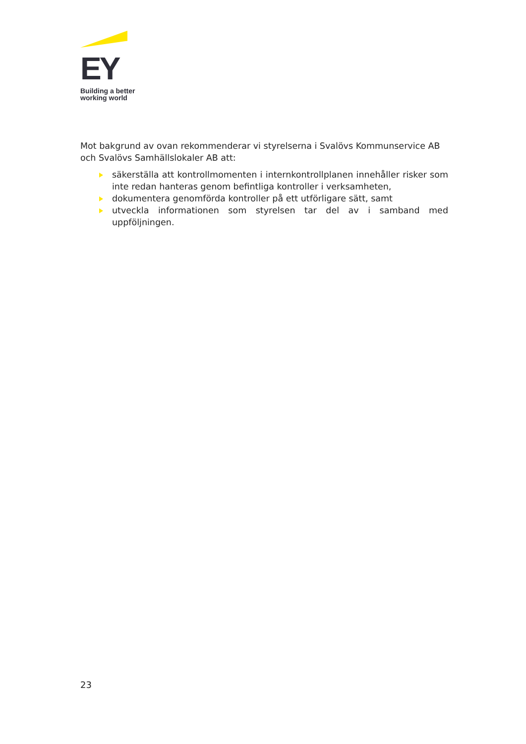EY
Building a better
working world
Mot bakgrund av ovan rekommenderar vi styrelserna i Svalövs Kommunservice AB och Svalövs Samhällslokaler AB att:
säkerställa att kontrollmomenten i internkontrollplanen innehåller risker som inte redan hanteras genom befintliga kontroller i verksamheten,
dokumentera genomförda kontroller på ett utförligare sätt, samt
utveckla informationen som styrelsen tar del av i samband med uppföljningen.
23